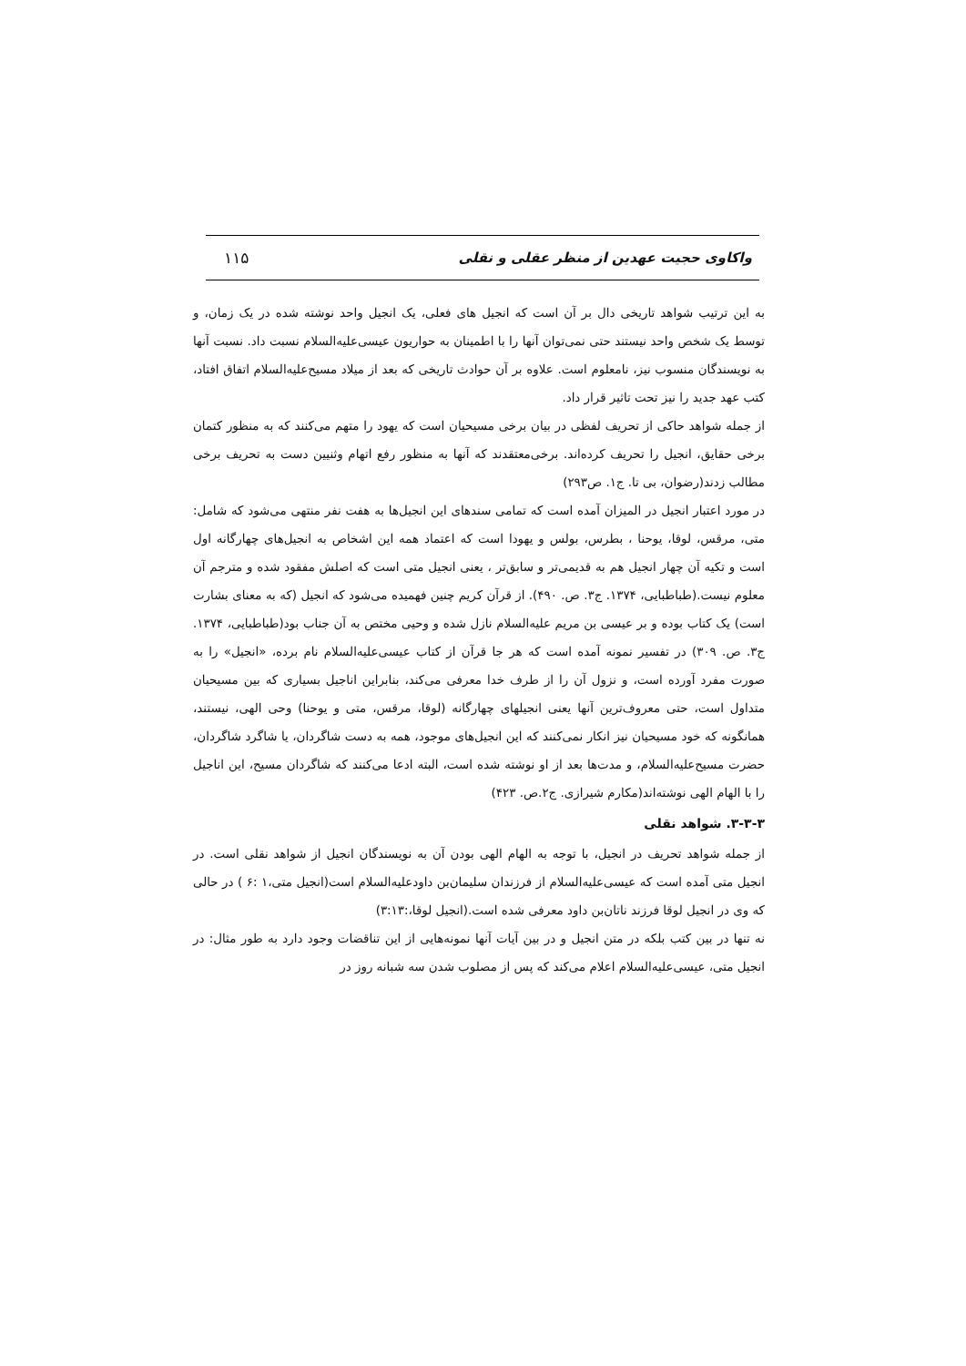واکاوی حجیت عهدین از منظر عقلی و نقلی ۱۱۵
به این ترتیب شواهد تاریخی دال بر آن است که انجیل های فعلی، یک انجیل واحد نوشته شده در یک زمان، و توسط یک شخص واحد نیستند حتی نمی‌توان آنها را با اطمینان به حواریون عیسی‌علیه‌السلام نسبت داد. نسبت آنها به نویسندگان منسوب نیز، نامعلوم است. علاوه بر آن حوادث تاریخی که بعد از میلاد مسیح‌علیه‌السلام اتفاق افتاد، کتب عهد جدید را نیز تحت تاثیر قرار داد.
از جمله شواهد حاکی از تحریف لفظی در بیان برخی مسیحیان است که یهود را متهم می‌کنند که به منظور کتمان برخی حقایق، انجیل را تحریف کرده‌اند. برخی‌معتقدند که آنها به منظور رفع اتهام وثنیین دست به تحریف برخی مطالب زدند(رضوان، بی تا. ج۱. ص۲۹۳)
در مورد اعتبار انجیل در المیزان آمده است که تمامی سندهای این انجیل‌ها به هفت نفر منتهی می‌شود که شامل: متی، مرقس، لوقا، یوحنا ، بطرس، بولس و یهودا است که اعتماد همه این اشخاص به انجیل‌های چهارگانه اول است و تکیه آن چهار انجیل هم به قدیمی‌تر و سابق‌تر ، یعنی انجیل متی است که اصلش مفقود شده و مترجم آن معلوم نیست.(طباطبایی، ۱۳۷۴. ج۳. ص. ۴۹۰). از قرآن کریم چنین فهمیده می‌شود که انجیل (که به معنای بشارت است) یک کتاب بوده و بر عیسی بن مریم علیه‌السلام نازل شده و وحیی مختص به آن جناب بود(طباطبایی، ۱۳۷۴. ج۳. ص. ۳۰۹) در تفسیر نمونه آمده است که هر جا قرآن از کتاب عیسی‌علیه‌السلام نام برده، «انجیل» را به صورت مفرد آورده است، و نزول آن را از طرف خدا معرفی می‌کند، بنابراین اناجیل بسیاری که بین مسیحیان متداول است، حتی معروف‌ترین آنها یعنی انجیلهای چهارگانه (لوقا، مرقس، متی و یوحنا) وحی الهی، نیستند، همانگونه که خود مسیحیان نیز انکار نمی‌کنند که این انجیل‌های موجود، همه به دست شاگردان، یا شاگرد شاگردان، حضرت مسیح‌علیه‌السلام، و مدت‌ها بعد از او نوشته شده است، البته ادعا می‌کنند که شاگردان مسیح، این اناجیل را با الهام الهی نوشته‌اند(مکارم شیرازی. ج۲.ص. ۴۲۳)
۳-۳-۳. شواهد نقلی
از جمله شواهد تحریف در انجیل، با توجه به الهام الهی بودن آن به نویسندگان انجیل از شواهد نقلی است. در انجیل متی آمده است که عیسی‌علیه‌السلام از فرزندان سلیمان‌بن داودعلیه‌السلام است(انجیل متی،۱ :۶ ) در حالی که وی در انجیل لوقا فرزند ناتان‌بن داود معرفی شده است.(انجیل لوقا،:۳:۱۳)
نه تنها در بین کتب بلکه در متن انجیل و در بین آیات آنها نمونه‌هایی از این تناقضات وجود دارد به طور مثال: در انجیل متی، عیسی‌علیه‌السلام اعلام می‌کند که پس از مصلوب شدن سه شبانه روز در